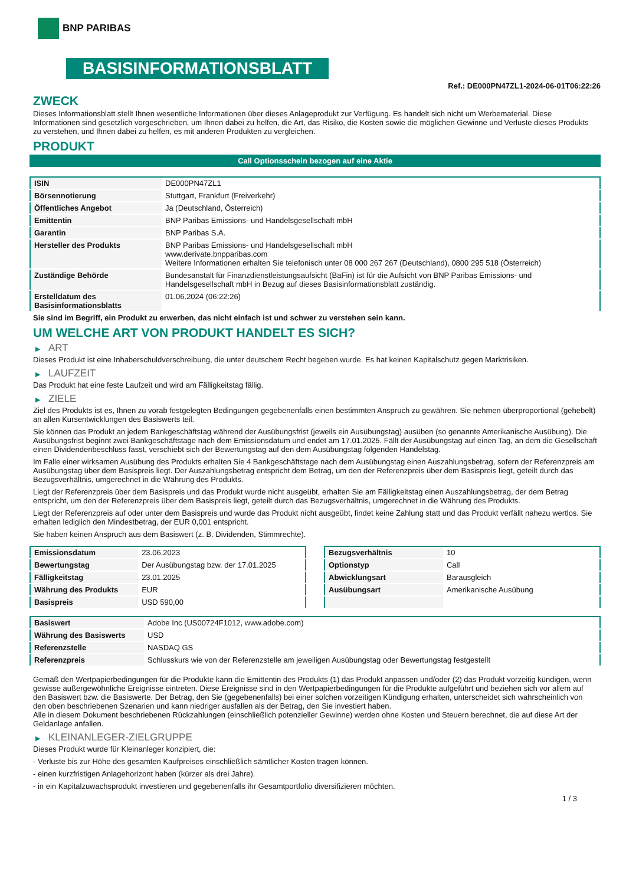BNP PARIBAS
BASISINFORMATIONSBLATT
Ref.: DE000PN47ZL1-2024-06-01T06:22:26
ZWECK
Dieses Informationsblatt stellt Ihnen wesentliche Informationen über dieses Anlageprodukt zur Verfügung. Es handelt sich nicht um Werbematerial. Diese Informationen sind gesetzlich vorgeschrieben, um Ihnen dabei zu helfen, die Art, das Risiko, die Kosten sowie die möglichen Gewinne und Verluste dieses Produkts zu verstehen, und Ihnen dabei zu helfen, es mit anderen Produkten zu vergleichen.
PRODUKT
Call Optionsschein bezogen auf eine Aktie
| ISIN | DE000PN47ZL1 |
| Börsennotierung | Stuttgart, Frankfurt (Freiverkehr) |
| Öffentliches Angebot | Ja (Deutschland, Österreich) |
| Emittentin | BNP Paribas Emissions- und Handelsgesellschaft mbH |
| Garantin | BNP Paribas S.A. |
| Hersteller des Produkts | BNP Paribas Emissions- und Handelsgesellschaft mbH www.derivate.bnpparibas.com Weitere Informationen erhalten Sie telefonisch unter 08 000 267 267 (Deutschland), 0800 295 518 (Österreich) |
| Zuständige Behörde | Bundesanstalt für Finanzdienstleistungsaufsicht (BaFin) ist für die Aufsicht von BNP Paribas Emissions- und Handelsgesellschaft mbH in Bezug auf dieses Basisinformationsblatt zuständig. |
| Erstelldatum des Basisinformationsblatts | 01.06.2024 (06:22:26) |
Sie sind im Begriff, ein Produkt zu erwerben, das nicht einfach ist und schwer zu verstehen sein kann.
UM WELCHE ART VON PRODUKT HANDELT ES SICH?
▶ ART
Dieses Produkt ist eine Inhaberschuldverschreibung, die unter deutschem Recht begeben wurde. Es hat keinen Kapitalschutz gegen Marktrisiken.
▶ LAUFZEIT
Das Produkt hat eine feste Laufzeit und wird am Fälligkeitstag fällig.
▶ ZIELE
Ziel des Produkts ist es, Ihnen zu vorab festgelegten Bedingungen gegebenenfalls einen bestimmten Anspruch zu gewähren. Sie nehmen überproportional (gehebelt) an allen Kursentwicklungen des Basiswerts teil.
Sie können das Produkt an jedem Bankgeschäftstag während der Ausübungsfrist (jeweils ein Ausübungstag) ausüben (so genannte Amerikanische Ausübung). Die Ausübungsfrist beginnt zwei Bankgeschäftstage nach dem Emissionsdatum und endet am 17.01.2025. Fällt der Ausübungstag auf einen Tag, an dem die Gesellschaft einen Dividendenbeschluss fasst, verschiebt sich der Bewertungstag auf den dem Ausübungstag folgenden Handelstag.
Im Falle einer wirksamen Ausübung des Produkts erhalten Sie 4 Bankgeschäftstage nach dem Ausübungstag einen Auszahlungsbetrag, sofern der Referenzpreis am Ausübungstag über dem Basispreis liegt. Der Auszahlungsbetrag entspricht dem Betrag, um den der Referenzpreis über dem Basispreis liegt, geteilt durch das Bezugsverhältnis, umgerechnet in die Währung des Produkts.
Liegt der Referenzpreis über dem Basispreis und das Produkt wurde nicht ausgeübt, erhalten Sie am Fälligkeitstag einen Auszahlungsbetrag, der dem Betrag entspricht, um den der Referenzpreis über dem Basispreis liegt, geteilt durch das Bezugsverhältnis, umgerechnet in die Währung des Produkts.
Liegt der Referenzpreis auf oder unter dem Basispreis und wurde das Produkt nicht ausgeübt, findet keine Zahlung statt und das Produkt verfällt nahezu wertlos. Sie erhalten lediglich den Mindestbetrag, der EUR 0,001 entspricht.
Sie haben keinen Anspruch aus dem Basiswert (z. B. Dividenden, Stimmrechte).
| Emissionsdatum | 23.06.2023 |
| Bewertungstag | Der Ausübungstag bzw. der 17.01.2025 |
| Fälligkeitstag | 23.01.2025 |
| Währung des Produkts | EUR |
| Basispreis | USD 590,00 |
| Bezugsverhältnis | 10 |
| Optionstyp | Call |
| Abwicklungsart | Barausgleich |
| Ausübungsart | Amerikanische Ausübung |
| Basiswert | Adobe Inc (US00724F1012, www.adobe.com) |
| Währung des Basiswerts | USD |
| Referenzstelle | NASDAQ GS |
| Referenzpreis | Schlusskurs wie von der Referenzstelle am jeweiligen Ausübungstag oder Bewertungstag festgestellt |
Gemäß den Wertpapierbedingungen für die Produkte kann die Emittentin des Produkts (1) das Produkt anpassen und/oder (2) das Produkt vorzeitig kündigen, wenn gewisse außergewöhnliche Ereignisse eintreten. Diese Ereignisse sind in den Wertpapierbedingungen für die Produkte aufgeführt und beziehen sich vor allem auf den Basiswert bzw. die Basiswerte. Der Betrag, den Sie (gegebenenfalls) bei einer solchen vorzeitigen Kündigung erhalten, unterscheidet sich wahrscheinlich von den oben beschriebenen Szenarien und kann niedriger ausfallen als der Betrag, den Sie investiert haben.
Alle in diesem Dokument beschriebenen Rückzahlungen (einschließlich potenzieller Gewinne) werden ohne Kosten und Steuern berechnet, die auf diese Art der Geldanlage anfallen.
▶ KLEINANLEGER-ZIELGRUPPE
Dieses Produkt wurde für Kleinanleger konzipiert, die:
- Verluste bis zur Höhe des gesamten Kaufpreises einschließlich sämtlicher Kosten tragen können.
- einen kurzfristigen Anlagehorizont haben (kürzer als drei Jahre).
- in ein Kapitalzuwachsprodukt investieren und gegebenenfalls ihr Gesamtportfolio diversifizieren möchten.
1 / 3